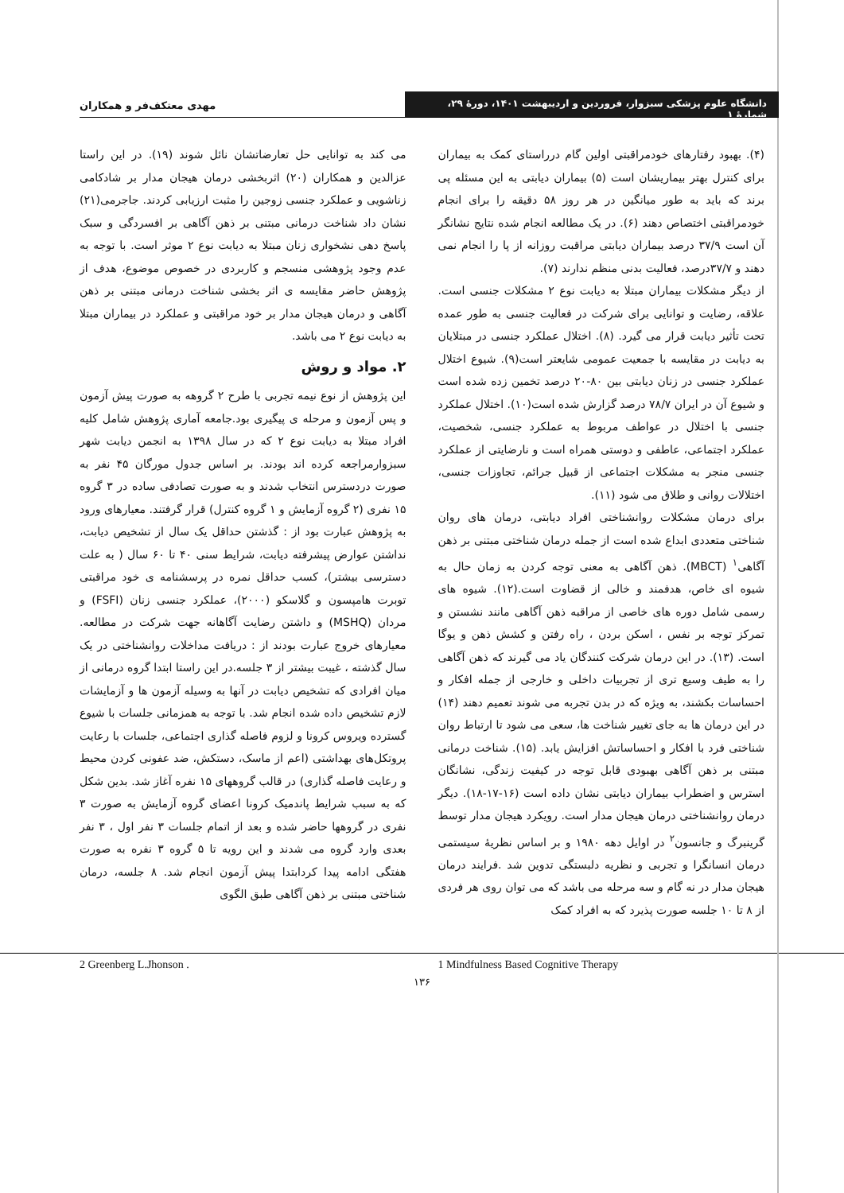دانشگاه علوم پزشکی سبزوار، فروردین و اردیبهشت ۱۴۰۱، دورهٔ ۲۹، شمارهٔ ۱
مهدی معتکف‌فر و همکاران
(۴). بهبود رفتارهای خودمراقبتی اولین گام درراستای کمک به بیماران برای کنترل بهتر بیماریشان است (۵) بیماران دیابتی به این مسئله پی برند که باید به طور میانگین در هر روز ۵۸ دقیقه را برای انجام خودمراقبتی اختصاص دهند (۶). در یک مطالعه انجام شده نتایج نشانگر آن است ۳۷/۹ درصد بیماران دیابتی مراقبت روزانه از پا را انجام نمی دهند و ۳۷/۷درصد، فعالیت بدنی منظم ندارند (۷).
از دیگر مشکلات بیماران مبتلا به دیابت نوع ۲ مشکلات جنسی است. علاقه، رضایت و توانایی برای شرکت در فعالیت جنسی به طور عمده تحت تأثیر دیابت قرار می گیرد. (۸). اختلال عملکرد جنسی در مبتلایان به دیابت در مقایسه با جمعیت عمومی شایعتر است(۹). شیوع اختلال عملکرد جنسی در زنان دیابتی بین ۸۰-۲۰ درصد تخمین زده شده است و شیوع آن در ایران ۷۸/۷ درصد گزارش شده است(۱۰). اختلال عملکرد جنسی با اختلال در عواطف مربوط به عملکرد جنسی، شخصیت، عملکرد اجتماعی، عاطفی و دوستی همراه است و نارضایتی از عملکرد جنسی منجر به مشکلات اجتماعی از قبیل جرائم، تجاوزات جنسی، اختلالات روانی و طلاق می شود (۱۱).
برای درمان مشکلات روانشناختی افراد دیابتی، درمان های روان شناختی متعددی ابداع شده است از جمله درمان شناختی مبتنی بر ذهن آگاهی<sup>۱</sup> (MBCT). ذهن آگاهی به معنی توجه کردن به زمان حال به شیوه ای خاص، هدفمند و خالی از قضاوت است.(۱۲). شیوه های رسمی شامل دوره های خاصی از مراقبه ذهن آگاهی مانند نشستن و تمرکز توجه بر نفس ، اسکن بردن ، راه رفتن و کشش ذهن و یوگا است. (۱۳). در این درمان شرکت کنندگان یاد می گیرند که ذهن آگاهی را به طیف وسیع تری از تجربیات داخلی و خارجی از جمله افکار و احساسات بکشند، به ویژه که در بدن تجربه می شوند تعمیم دهند (۱۴) در این درمان ها به جای تغییر شناخت ها، سعی می شود تا ارتباط روان شناختی فرد با افکار و احساساتش افزایش یابد. (۱۵). شناخت درمانی مبتنی بر ذهن آگاهی بهبودی قابل توجه در کیفیت زندگی، نشانگان استرس و اضطراب بیماران دیابتی نشان داده است (۱۶-۱۷-۱۸). دیگر درمان روانشناختی درمان هیجان مدار است. رویکرد هیجان مدار توسط گرینبرگ و جانسون<sup>۲</sup> در اوایل دهه ۱۹۸۰ و بر اساس نظریهٔ سیستمی درمان انسانگرا و تجربی و نظریه دلبستگی تدوین شد .فرایند درمان هیجان مدار در نه گام و سه مرحله می باشد که می توان روی هر فردی از ۸ تا ۱۰ جلسه صورت پذیرد که به افراد کمک
می کند به توانایی حل تعارضاتشان نائل شوند (۱۹). در این راستا عزالدین و همکاران (۲۰) اثربخشی درمان هیجان مدار بر شادکامی زناشویی و عملکرد جنسی زوجین را مثبت ارزیابی کردند. جاجرمی(۲۱) نشان داد شناخت درمانی مبتنی بر ذهن آگاهی بر افسردگی و سبک پاسخ دهی نشخواری زنان مبتلا به دیابت نوع ۲ موثر است. با توجه به عدم وجود پژوهشی منسجم و کاربردی در خصوص موضوع، هدف از پژوهش حاضر مقایسه ی اثر بخشی شناخت درمانی مبتنی بر ذهن آگاهی و درمان هیجان مدار بر خود مراقبتی و عملکرد در بیماران مبتلا به دیابت نوع ۲ می باشد.
۲. مواد و روش
این پژوهش از نوع نیمه تجربی با طرح ۲ گروهه به صورت پیش آزمون و پس آزمون و مرحله ی پیگیری بود.جامعه آماری پژوهش شامل کلیه افراد مبتلا به دیابت نوع ۲ که در سال ۱۳۹۸ به انجمن دیابت شهر سبزوارمراجعه کرده اند بودند. بر اساس جدول مورگان ۴۵ نفر به صورت دردسترس انتخاب شدند و به صورت تصادفی ساده در ۳ گروه ۱۵ نفری (۲ گروه آزمایش و ۱ گروه کنترل) قرار گرفتند. معیارهای ورود به پژوهش عبارت بود از : گذشتن حداقل یک سال از تشخیص دیابت، نداشتن عوارض پیشرفته دیابت، شرایط سنی ۴۰ تا ۶۰ سال ( به علت دسترسی بیشتر)، کسب حداقل نمره در پرسشنامه ی خود مراقبتی توبرت هامپسون و گلاسکو (۲۰۰۰)، عملکرد جنسی زنان (FSFI) و مردان (MSHQ) و داشتن رضایت آگاهانه جهت شرکت در مطالعه. معیارهای خروج عبارت بودند از : دریافت مداخلات روانشناختی در یک سال گذشته ، غیبت بیشتر از ۳ جلسه.در این راستا ابتدا گروه درمانی از میان افرادی که تشخیص دیابت در آنها به وسیله آزمون ها و آزمایشات لازم تشخیص داده شده انجام شد. با توجه به همزمانی جلسات با شیوع گسترده ویروس کرونا و لزوم فاصله گذاری اجتماعی، جلسات با رعایت پروتکل‌های بهداشتی (اعم از ماسک، دستکش، ضد عفونی کردن محیط و رعایت فاصله گذاری) در قالب گروههای ۱۵ نفره آغاز شد. بدین شکل که به سبب شرایط پاندمیک کرونا اعضای گروه آزمایش به صورت ۳ نفری در گروهها حاضر شده و بعد از اتمام جلسات ۳ نفر اول ، ۳ نفر بعدی وارد گروه می شدند و این رویه تا ۵ گروه ۳ نفره به صورت هفتگی ادامه پیدا کردابتدا پیش آزمون انجام شد. ۸ جلسه، درمان شناختی مبتنی بر ذهن آگاهی طبق الگوی
1 Mindfulness Based Cognitive Therapy
2 Greenberg L.Jhonson .
۱۳۶